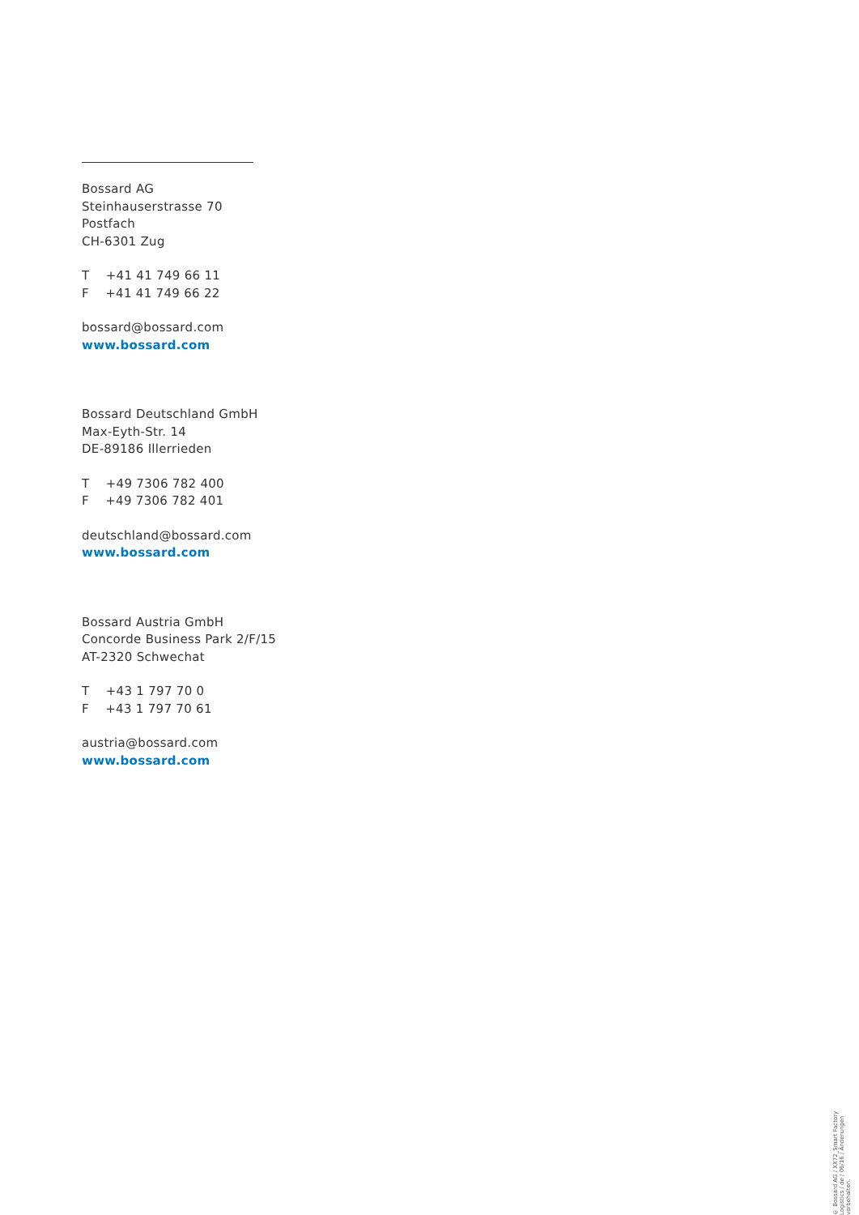Bossard AG
Steinhauserstrasse 70
Postfach
CH-6301 Zug
T +41 41 749 66 11
F +41 41 749 66 22
bossard@bossard.com
www.bossard.com
Bossard Deutschland GmbH
Max-Eyth-Str. 14
DE-89186 Illerrieden
T +49 7306 782 400
F +49 7306 782 401
deutschland@bossard.com
www.bossard.com
Bossard Austria GmbH
Concorde Business Park 2/F/15
AT-2320 Schwechat
T +43 1 797 70 0
F +43 1 797 70 61
austria@bossard.com
www.bossard.com
© Bossard AG / XX72_Smart Factory Logistics / de / 06/16 / Änderungen vorbehalten.